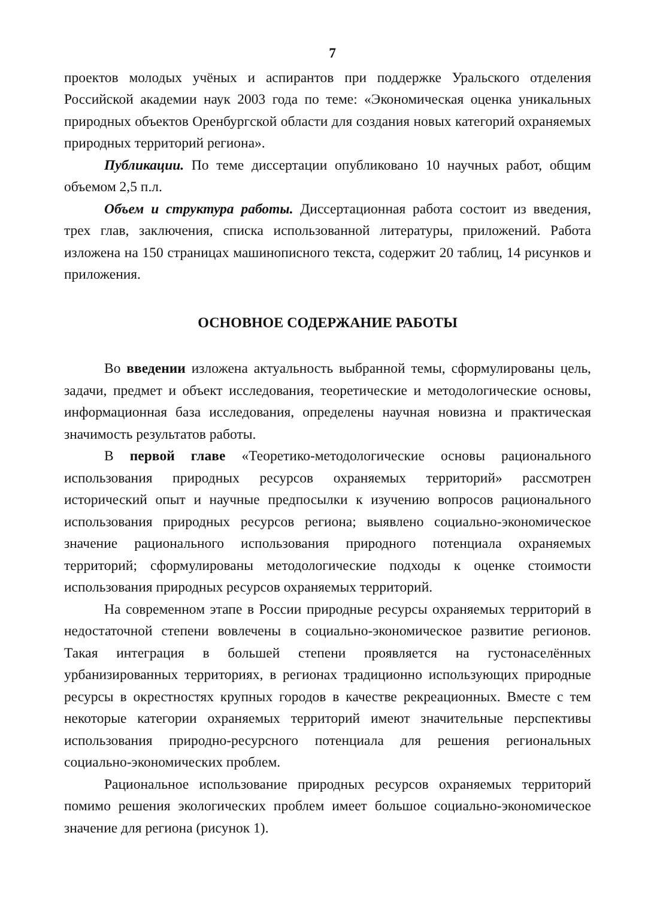7
проектов молодых учёных и аспирантов при поддержке Уральского отделения Российской академии наук 2003 года по теме: «Экономическая оценка уникальных природных объектов Оренбургской области для создания новых категорий охраняемых природных территорий региона».
Публикации. По теме диссертации опубликовано 10 научных работ, общим объемом 2,5 п.л.
Объем и структура работы. Диссертационная работа состоит из введения, трех глав, заключения, списка использованной литературы, приложений. Работа изложена на 150 страницах машинописного текста, содержит 20 таблиц, 14 рисунков и приложения.
ОСНОВНОЕ СОДЕРЖАНИЕ РАБОТЫ
Во введении изложена актуальность выбранной темы, сформулированы цель, задачи, предмет и объект исследования, теоретические и методологические основы, информационная база исследования, определены научная новизна и практическая значимость результатов работы.
В первой главе «Теоретико-методологические основы рационального использования природных ресурсов охраняемых территорий» рассмотрен исторический опыт и научные предпосылки к изучению вопросов рационального использования природных ресурсов региона; выявлено социально-экономическое значение рационального использования природного потенциала охраняемых территорий; сформулированы методологические подходы к оценке стоимости использования природных ресурсов охраняемых территорий.
На современном этапе в России природные ресурсы охраняемых территорий в недостаточной степени вовлечены в социально-экономическое развитие регионов. Такая интеграция в большей степени проявляется на густонаселённых урбанизированных территориях, в регионах традиционно использующих природные ресурсы в окрестностях крупных городов в качестве рекреационных. Вместе с тем некоторые категории охраняемых территорий имеют значительные перспективы использования природно-ресурсного потенциала для решения региональных социально-экономических проблем.
Рациональное использование природных ресурсов охраняемых территорий помимо решения экологических проблем имеет большое социально-экономическое значение для региона (рисунок 1).